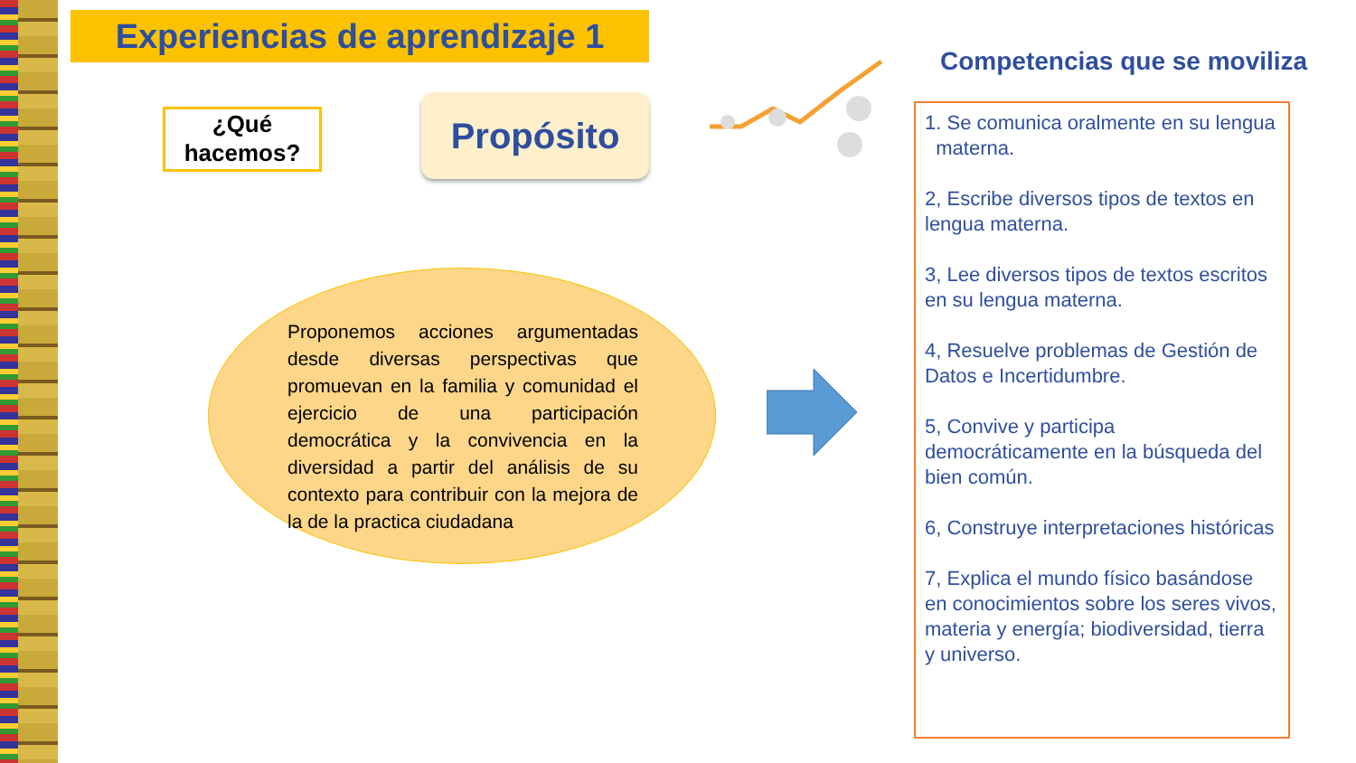Experiencias de aprendizaje 1
¿Qué
hacemos?
Propósito
Proponemos acciones argumentadas desde diversas perspectivas que promuevan en la familia y comunidad el ejercicio de una participación democrática y la convivencia en la diversidad a partir del análisis de su contexto para contribuir con la mejora de la de la practica ciudadana
Competencias que se moviliza
1. Se comunica oralmente en su lengua materna.
2, Escribe diversos tipos de textos en lengua materna.
3, Lee diversos tipos de textos escritos en su lengua materna.
4, Resuelve problemas de Gestión de Datos e Incertidumbre.
5, Convive y participa democráticamente en la búsqueda del bien común.
6, Construye interpretaciones históricas
7, Explica el mundo físico basándose en conocimientos sobre los seres vivos, materia y energía; biodiversidad, tierra y universo.